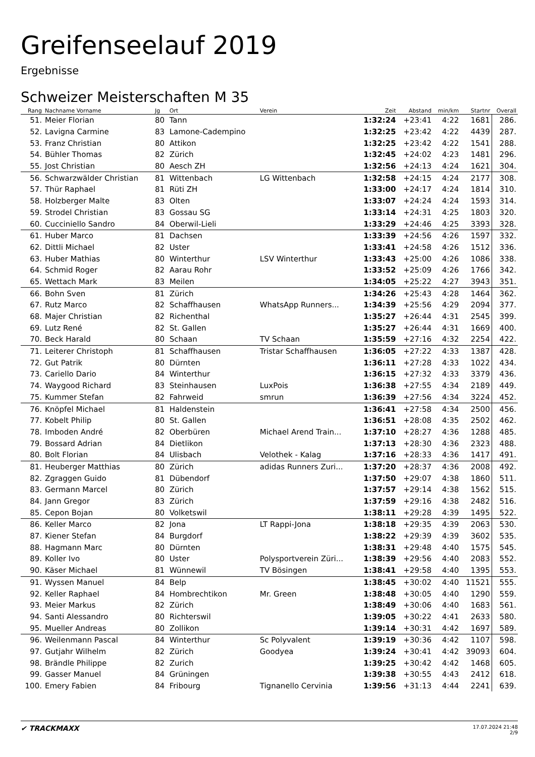Greifenseelauf 2019
Ergebnisse
Schweizer Meisterschaften M 35
| Rang | Nachname Vorname | Jg | Ort | Verein | Zeit | Abstand | min/km | Startnr | Overall |
| --- | --- | --- | --- | --- | --- | --- | --- | --- | --- |
| 51. | Meier Florian | 80 | Tann | | 1:32:24 | +23:41 | 4:22 | 1681 | 286. |
| 52. | Lavigna Carmine | 83 | Lamone-Cadempino | | 1:32:25 | +23:42 | 4:22 | 4439 | 287. |
| 53. | Franz Christian | 80 | Attikon | | 1:32:25 | +23:42 | 4:22 | 1541 | 288. |
| 54. | Bühler Thomas | 82 | Zürich | | 1:32:45 | +24:02 | 4:23 | 1481 | 296. |
| 55. | Jost Christian | 80 | Aesch ZH | | 1:32:56 | +24:13 | 4:24 | 1621 | 304. |
| 56. | Schwarzwälder Christian | 81 | Wittenbach | LG Wittenbach | 1:32:58 | +24:15 | 4:24 | 2177 | 308. |
| 57. | Thür Raphael | 81 | Rüti ZH | | 1:33:00 | +24:17 | 4:24 | 1814 | 310. |
| 58. | Holzberger Malte | 83 | Olten | | 1:33:07 | +24:24 | 4:24 | 1593 | 314. |
| 59. | Strodel Christian | 83 | Gossau SG | | 1:33:14 | +24:31 | 4:25 | 1803 | 320. |
| 60. | Cucciniello Sandro | 84 | Oberwil-Lieli | | 1:33:29 | +24:46 | 4:25 | 3393 | 328. |
| 61. | Huber Marco | 81 | Dachsen | | 1:33:39 | +24:56 | 4:26 | 1597 | 332. |
| 62. | Dittli Michael | 82 | Uster | | 1:33:41 | +24:58 | 4:26 | 1512 | 336. |
| 63. | Huber Mathias | 80 | Winterthur | LSV Winterthur | 1:33:43 | +25:00 | 4:26 | 1086 | 338. |
| 64. | Schmid Roger | 82 | Aarau Rohr | | 1:33:52 | +25:09 | 4:26 | 1766 | 342. |
| 65. | Wettach Mark | 83 | Meilen | | 1:34:05 | +25:22 | 4:27 | 3943 | 351. |
| 66. | Bohn Sven | 81 | Zürich | | 1:34:26 | +25:43 | 4:28 | 1464 | 362. |
| 67. | Rutz Marco | 82 | Schaffhausen | WhatsApp Runners... | 1:34:39 | +25:56 | 4:29 | 2094 | 377. |
| 68. | Majer Christian | 82 | Richenthal | | 1:35:27 | +26:44 | 4:31 | 2545 | 399. |
| 69. | Lutz René | 82 | St. Gallen | | 1:35:27 | +26:44 | 4:31 | 1669 | 400. |
| 70. | Beck Harald | 80 | Schaan | TV Schaan | 1:35:59 | +27:16 | 4:32 | 2254 | 422. |
| 71. | Leiterer Christoph | 81 | Schaffhausen | Tristar Schaffhausen | 1:36:05 | +27:22 | 4:33 | 1387 | 428. |
| 72. | Gut Patrik | 80 | Dürnten | | 1:36:11 | +27:28 | 4:33 | 1022 | 434. |
| 73. | Cariello Dario | 84 | Winterthur | | 1:36:15 | +27:32 | 4:33 | 3379 | 436. |
| 74. | Waygood Richard | 83 | Steinhausen | LuxPois | 1:36:38 | +27:55 | 4:34 | 2189 | 449. |
| 75. | Kummer Stefan | 82 | Fahrweid | smrun | 1:36:39 | +27:56 | 4:34 | 3224 | 452. |
| 76. | Knöpfel Michael | 81 | Haldenstein | | 1:36:41 | +27:58 | 4:34 | 2500 | 456. |
| 77. | Kobelt Philip | 80 | St. Gallen | | 1:36:51 | +28:08 | 4:35 | 2502 | 462. |
| 78. | Imboden André | 82 | Oberbüren | Michael Arend Train... | 1:37:10 | +28:27 | 4:36 | 1288 | 485. |
| 79. | Bossard Adrian | 84 | Dietlikon | | 1:37:13 | +28:30 | 4:36 | 2323 | 488. |
| 80. | Bolt Florian | 84 | Ulisbach | Velothek - Kalag | 1:37:16 | +28:33 | 4:36 | 1417 | 491. |
| 81. | Heuberger Matthias | 80 | Zürich | adidas Runners Zuri... | 1:37:20 | +28:37 | 4:36 | 2008 | 492. |
| 82. | Zgraggen Guido | 81 | Dübendorf | | 1:37:50 | +29:07 | 4:38 | 1860 | 511. |
| 83. | Germann Marcel | 80 | Zürich | | 1:37:57 | +29:14 | 4:38 | 1562 | 515. |
| 84. | Jann Gregor | 83 | Zürich | | 1:37:59 | +29:16 | 4:38 | 2482 | 516. |
| 85. | Cepon Bojan | 80 | Volketswil | | 1:38:11 | +29:28 | 4:39 | 1495 | 522. |
| 86. | Keller Marco | 82 | Jona | LT Rappi-Jona | 1:38:18 | +29:35 | 4:39 | 2063 | 530. |
| 87. | Kiener Stefan | 84 | Burgdorf | | 1:38:22 | +29:39 | 4:39 | 3602 | 535. |
| 88. | Hagmann Marc | 80 | Dürnten | | 1:38:31 | +29:48 | 4:40 | 1575 | 545. |
| 89. | Koller Ivo | 80 | Uster | Polysportverein Züri... | 1:38:39 | +29:56 | 4:40 | 2083 | 552. |
| 90. | Käser Michael | 81 | Wünnewil | TV Bösingen | 1:38:41 | +29:58 | 4:40 | 1395 | 553. |
| 91. | Wyssen Manuel | 84 | Belp | | 1:38:45 | +30:02 | 4:40 | 11521 | 555. |
| 92. | Keller Raphael | 84 | Hombrechtikon | Mr. Green | 1:38:48 | +30:05 | 4:40 | 1290 | 559. |
| 93. | Meier Markus | 82 | Zürich | | 1:38:49 | +30:06 | 4:40 | 1683 | 561. |
| 94. | Santi Alessandro | 80 | Richterswil | | 1:39:05 | +30:22 | 4:41 | 2633 | 580. |
| 95. | Mueller Andreas | 80 | Zollikon | | 1:39:14 | +30:31 | 4:42 | 1697 | 589. |
| 96. | Weilenmann Pascal | 84 | Winterthur | Sc Polyvalent | 1:39:19 | +30:36 | 4:42 | 1107 | 598. |
| 97. | Gutjahr Wilhelm | 82 | Zürich | Goodyea | 1:39:24 | +30:41 | 4:42 | 39093 | 604. |
| 98. | Brändle Philippe | 82 | Zurich | | 1:39:25 | +30:42 | 4:42 | 1468 | 605. |
| 99. | Gasser Manuel | 84 | Grüningen | | 1:39:38 | +30:55 | 4:43 | 2412 | 618. |
| 100. | Emery Fabien | 84 | Fribourg | Tignanello Cervinia | 1:39:56 | +31:13 | 4:44 | 2241 | 639. |
✔ TRACKMAXX
17.07.2024 21:48
2/9